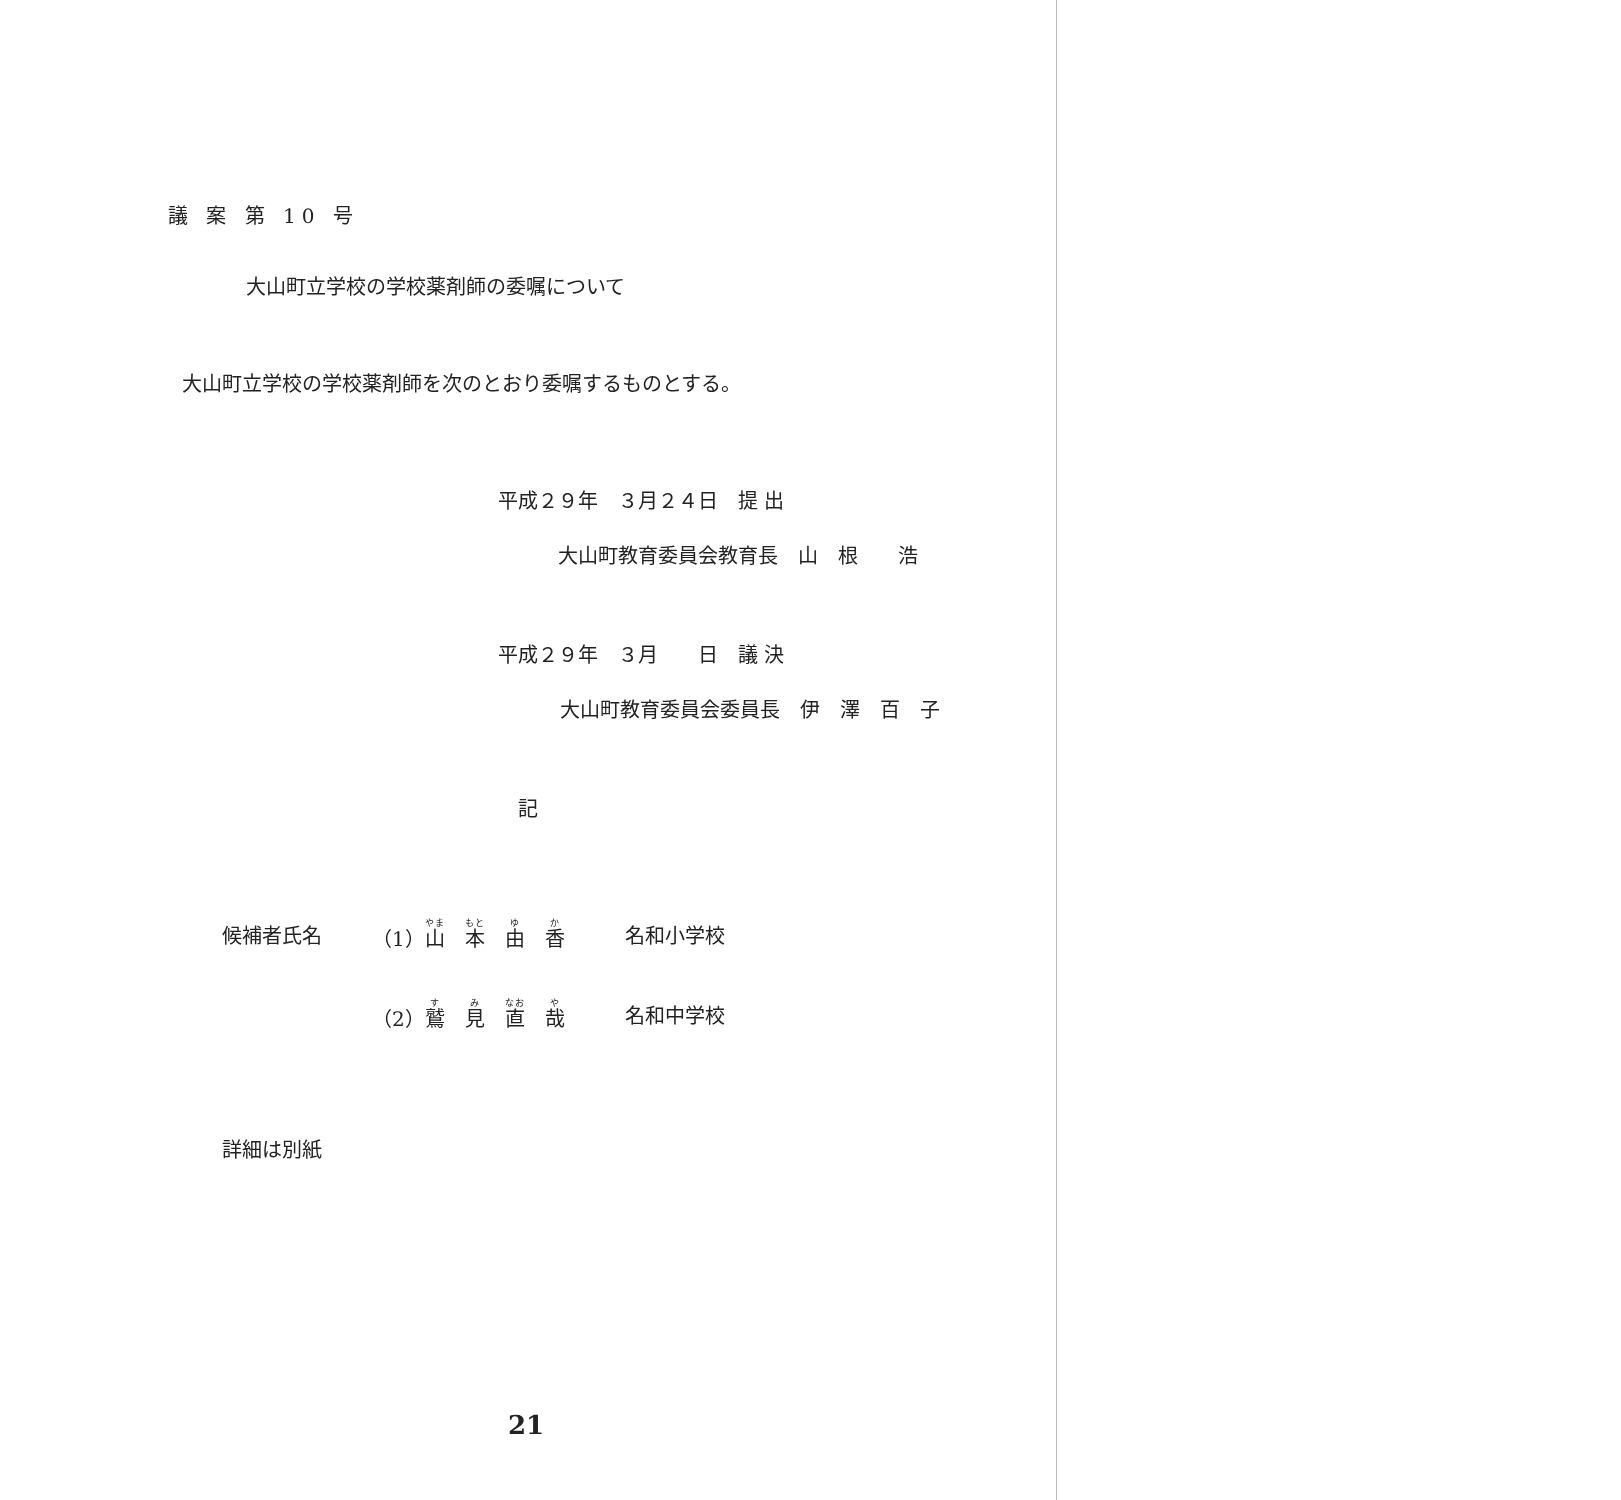議 案 第 10 号
大山町立学校の学校薬剤師の委嘱について
大山町立学校の学校薬剤師を次のとおり委嘱するものとする。
平成２９年　３月２４日　提 出
大山町教育委員会教育長　山　根　　浩
平成２９年　３月　　日　議 決
大山町教育委員会委員長　伊　澤　百　子
記
| 候補者氏名 | （1） 山 本 由 香 | 名和小学校 |
| | （2） 鷲 見 直 哉 | 名和中学校 |
詳細は別紙
21